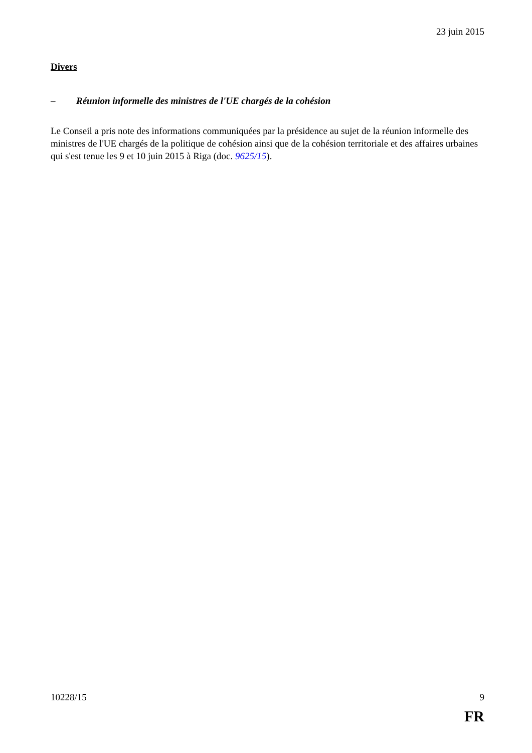23 juin 2015
Divers
– Réunion informelle des ministres de l'UE chargés de la cohésion
Le Conseil a pris note des informations communiquées par la présidence au sujet de la réunion informelle des ministres de l'UE chargés de la politique de cohésion ainsi que de la cohésion territoriale et des affaires urbaines qui s'est tenue les 9 et 10 juin 2015 à Riga (doc. 9625/15).
10228/15 9
FR